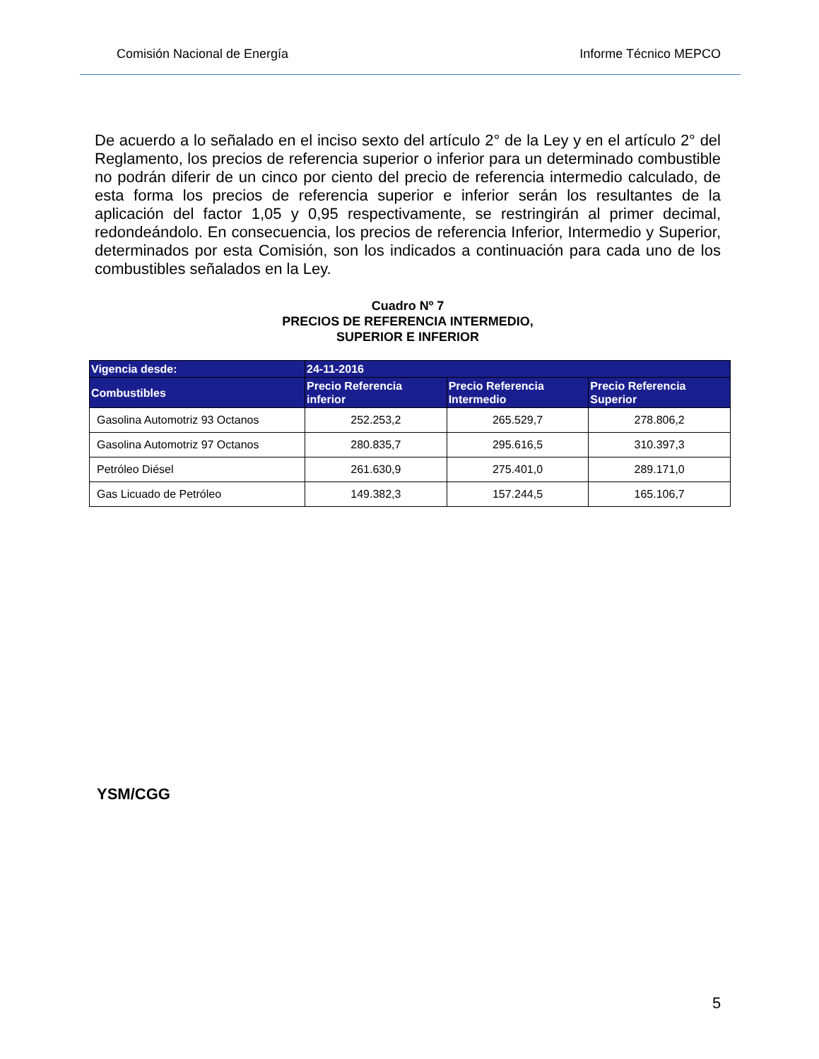Comisión Nacional de Energía Informe Técnico MEPCO
De acuerdo a lo señalado en el inciso sexto del artículo 2° de la Ley y en el artículo 2° del Reglamento, los precios de referencia superior o inferior para un determinado combustible no podrán diferir de un cinco por ciento del precio de referencia intermedio calculado, de esta forma los precios de referencia superior e inferior serán los resultantes de la aplicación del factor 1,05 y 0,95 respectivamente, se restringirán al primer decimal, redondeándolo. En consecuencia, los precios de referencia Inferior, Intermedio y Superior, determinados por esta Comisión, son los indicados a continuación para cada uno de los combustibles señalados en la Ley.
Cuadro Nº 7
PRECIOS DE REFERENCIA INTERMEDIO,
SUPERIOR E INFERIOR
| Vigencia desde: | 24-11-2016 | | |
| --- | --- | --- | --- |
| Combustibles | Precio Referencia inferior | Precio Referencia Intermedio | Precio Referencia Superior |
| Gasolina Automotriz 93 Octanos | 252.253,2 | 265.529,7 | 278.806,2 |
| Gasolina Automotriz 97 Octanos | 280.835,7 | 295.616,5 | 310.397,3 |
| Petróleo Diésel | 261.630,9 | 275.401,0 | 289.171,0 |
| Gas Licuado de Petróleo | 149.382,3 | 157.244,5 | 165.106,7 |
YSM/CGG
5